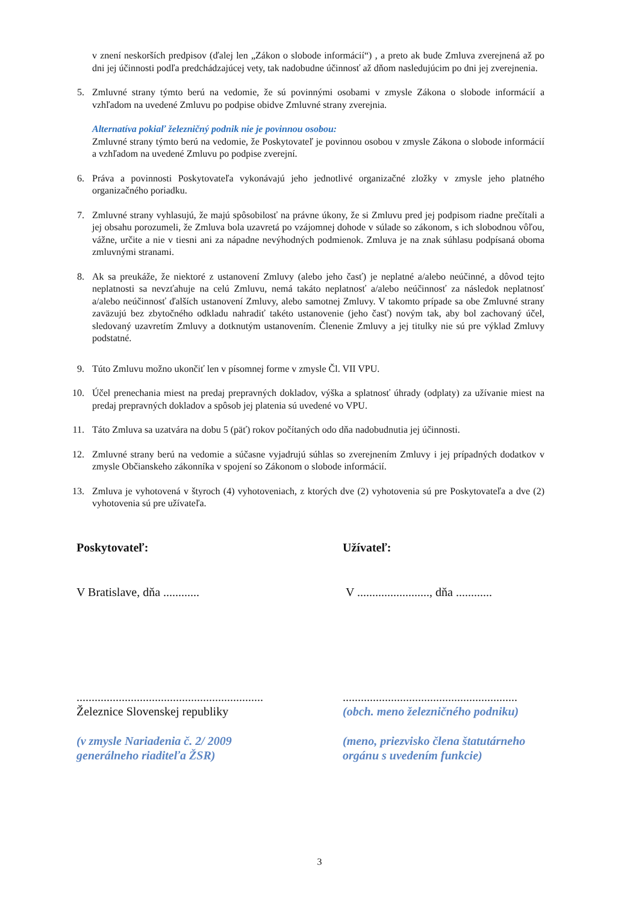v znení neskorších predpisov (ďalej len „Zákon o slobode informácií“) , a preto ak bude Zmluva zverejnená až po dni jej účinnosti podľa predchádzajúcej vety, tak nadobudne účinnosť až dňom nasledujúcim po dni jej zverejnenia.
5. Zmluvné strany týmto berú na vedomie, že sú povinnými osobami v zmysle Zákona o slobode informácií a vzhľadom na uvedené Zmluvu po podpise obidve Zmluvné strany zverejnia.
Alternatíva pokiaľ železničný podnik nie je povinnou osobou:
Zmluvné strany týmto berú na vedomie, že Poskytovateľ je povinnou osobou v zmysle Zákona o slobode informácií a vzhľadom na uvedené Zmluvu po podpise zverejní.
6. Práva a povinnosti Poskytovateľa vykonávajú jeho jednotlivé organizačné zložky v zmysle jeho platného organizačného poriadku.
7. Zmluvné strany vyhlasujú, že majú spôsobilosť na právne úkony, že si Zmluvu pred jej podpisom riadne prečítali a jej obsahu porozumeli, že Zmluva bola uzavretá po vzájomnej dohode v súlade so zákonom, s ich slobodnou vôľou, vážne, určite a nie v tiesni ani za nápadne nevýhodných podmienok. Zmluva je na znak súhlasu podpísaná oboma zmluvnými stranami.
8. Ak sa preukáže, že niektoré z ustanovení Zmluvy (alebo jeho časť) je neplatné a/alebo neúčinné, a dôvod tejto neplatnosti sa nevzťahuje na celú Zmluvu, nemá takáto neplatnosť a/alebo neúčinnosť za následok neplatnosť a/alebo neúčinnosť ďalších ustanovení Zmluvy, alebo samotnej Zmluvy. V takomto prípade sa obe Zmluvné strany zaväzujú bez zbytočného odkladu nahradiť takéto ustanovenie (jeho časť) novým tak, aby bol zachovaný účel, sledovaný uzavretím Zmluvy a dotknutým ustanovením. Členenie Zmluvy a jej titulky nie sú pre výklad Zmluvy podstatné.
9. Túto Zmluvu možno ukončiť len v písomnej forme v zmysle Čl. VII VPU.
10. Účel prenechania miest na predaj prepravných dokladov, výška a splatnosť úhrady (odplaty) za užívanie miest na predaj prepravných dokladov a spôsob jej platenia sú uvedené vo VPU.
11. Táto Zmluva sa uzatvára na dobu 5 (päť) rokov počítaných odo dňa nadobudnutia jej účinnosti.
12. Zmluvné strany berú na vedomie a súčasne vyjadrujú súhlas so zverejnením Zmluvy i jej prípadných dodatkov v zmysle Občianskeho zákonníka v spojení so Zákonom o slobode informácií.
13. Zmluva je vyhotovená v štyroch (4) vyhotoveniach, z ktorých dve (2) vyhotovenia sú pre Poskytovateľa a dve (2) vyhotovenia sú pre užívateľa.
Poskytovateľ:
V Bratislave, dňa ............
..............................................................
Železnice Slovenskej republiky
(v zmysle Nariadenia č. 2/ 2009
generálneho riaditeľa ŽSR)
Užívateľ:
V ........................, dňa ............
..........................................................
(obch. meno železničného podniku)
(meno, priezvisko člena štatutárneho
orgánu s uvedením funkcie)
3